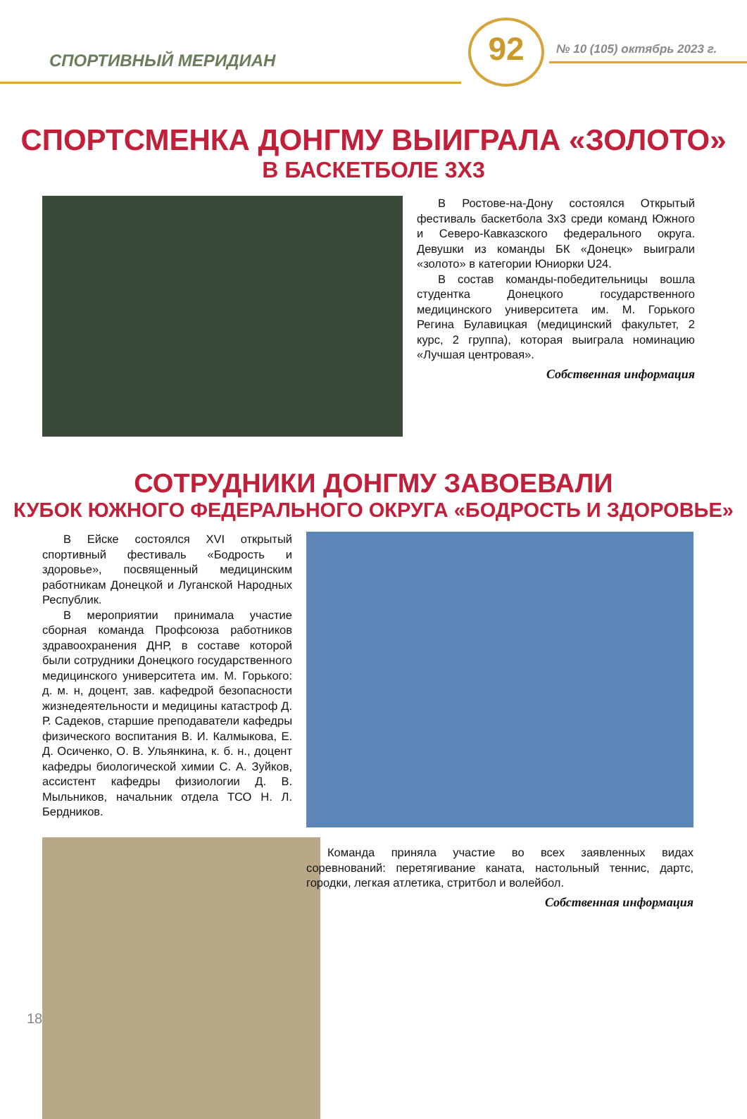СПОРТИВНЫЙ МЕРИДИАН
92 № 10 (105) октябрь 2023 г.
СПОРТСМЕНКА ДОНГМУ ВЫИГРАЛА «ЗОЛОТО»
В БАСКЕТБОЛЕ 3Х3
В Ростове-на-Дону состоялся Открытый фестиваль баскетбола 3х3 среди команд Южного и Северо-Кавказского федерального округа. Девушки из команды БК «Донецк» выиграли «золото» в категории Юниорки U24.
В состав команды-победительницы вошла студентка Донецкого государственного медицинского университета им. М. Горького Регина Булавицкая (медицинский факультет, 2 курс, 2 группа), которая выиграла номинацию «Лучшая центровая».
Собственная информация
СОТРУДНИКИ ДОНГМУ ЗАВОЕВАЛИ
КУБОК ЮЖНОГО ФЕДЕРАЛЬНОГО ОКРУГА «БОДРОСТЬ И ЗДОРОВЬЕ»
В Ейске состоялся XVI открытый спортивный фестиваль «Бодрость и здоровье», посвященный медицинским работникам Донецкой и Луганской Народных Республик.
В мероприятии принимала участие сборная команда Профсоюза работников здравоохранения ДНР, в составе которой были сотрудники Донецкого государственного медицинского университета им. М. Горького: д. м. н, доцент, зав. кафедрой безопасности жизнедеятельности и медицины катастроф Д. Р. Садеков, старшие преподаватели кафедры физического воспитания В. И. Калмыкова, Е. Д. Осиченко, О. В. Ульянкина, к. б. н., доцент кафедры биологической химии С. А. Зуйков, ассистент кафедры физиологии Д. В. Мыльников, начальник отдела ТСО Н. Л. Бердников.
Команда приняла участие во всех заявленных видах соревнований: перетягивание каната, настольный теннис, дартс, городки, легкая атлетика, стритбол и волейбол.
Собственная информация
18